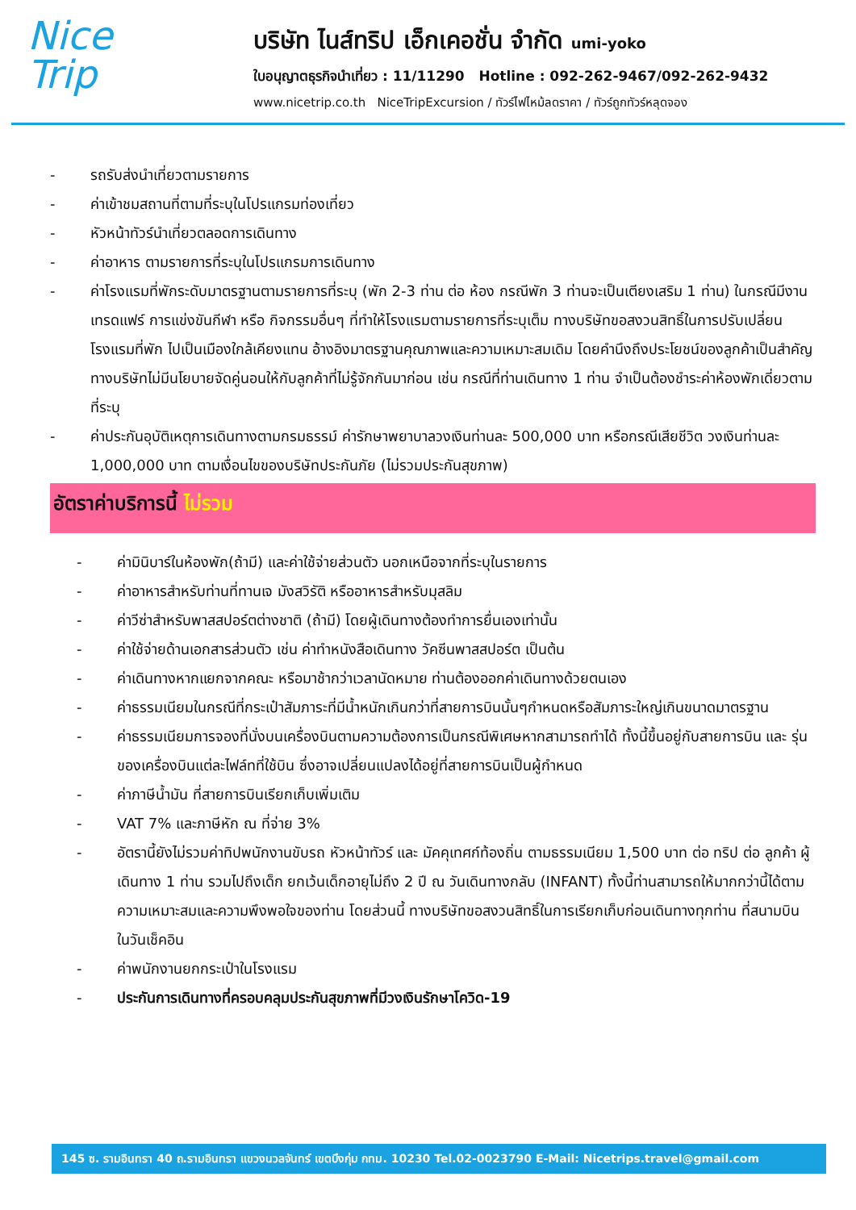Nice
Trip
บริษัท ไนส์ทริป เอ็กเคอชั่น จำกัด umi-yoko
ใบอนุญาตธุรกิจนำเที่ยว : 11/11290 Hotline : 092-262-9467/092-262-9432
www.nicetrip.co.th NiceTripExcursion / ทัวร์ไฟไหม้ลดราคา / ทัวร์ถูกทัวร์หลุดจอง
- รถรับส่งนำเที่ยวตามรายการ
- ค่าเข้าชมสถานที่ตามที่ระบุในโปรแกรมท่องเที่ยว
- หัวหน้าทัวร์นำเที่ยวตลอดการเดินทาง
- ค่าอาหาร ตามรายการที่ระบุในโปรแกรมการเดินทาง
- ค่าโรงแรมที่พักระดับมาตรฐานตามรายการที่ระบุ (พัก 2-3 ท่าน ต่อ ห้อง กรณีพัก 3 ท่านจะเป็นเตียงเสริม 1 ท่าน) ในกรณีมีงานเทรดแฟร์ การแข่งขันกีฬา หรือ กิจกรรมอื่นๆ ที่ทำให้โรงแรมตามรายการที่ระบุเต็ม ทางบริษัทขอสงวนสิทธิ์ในการปรับเปลี่ยนโรงแรมที่พัก ไปเป็นเมืองใกล้เคียงแทน อ้างอิงมาตรฐานคุณภาพและความเหมาะสมเดิม โดยคำนึงถึงประโยชน์ของลูกค้าเป็นสำคัญ ทางบริษัทไม่มีนโยบายจัดคู่นอนให้กับลูกค้าที่ไม่รู้จักกันมาก่อน เช่น กรณีที่ท่านเดินทาง 1 ท่าน จำเป็นต้องชำระค่าห้องพักเดี่ยวตามที่ระบุ
- ค่าประกันอุบัติเหตุการเดินทางตามกรมธรรม์ ค่ารักษาพยาบาลวงเงินท่านละ 500,000 บาท หรือกรณีเสียชีวิต วงเงินท่านละ 1,000,000 บาท ตามเงื่อนไขของบริษัทประกันภัย (ไม่รวมประกันสุขภาพ)
อัตราค่าบริการนี้ ไม่รวม
- ค่ามินิบาร์ในห้องพัก(ถ้ามี) และค่าใช้จ่ายส่วนตัว นอกเหนือจากที่ระบุในรายการ
- ค่าอาหารสำหรับท่านที่ทานเจ มังสวิรัติ หรืออาหารสำหรับมุสลิม
- ค่าวีซ่าสำหรับพาสสปอร์ตต่างชาติ (ถ้ามี) โดยผู้เดินทางต้องทำการยื่นเองเท่านั้น
- ค่าใช้จ่ายด้านเอกสารส่วนตัว เช่น ค่าทำหนังสือเดินทาง วัคซีนพาสสปอร์ต เป็นต้น
- ค่าเดินทางหากแยกจากคณะ หรือมาช้ากว่าเวลานัดหมาย ท่านต้องออกค่าเดินทางด้วยตนเอง
- ค่าธรรมเนียมในกรณีที่กระเป๋าสัมภาระที่มีน้ำหนักเกินกว่าที่สายการบินนั้นๆกำหนดหรือสัมภาระใหญ่เกินขนาดมาตรฐาน
- ค่าธรรมเนียมการจองที่นั่งบนเครื่องบินตามความต้องการเป็นกรณีพิเศษหากสามารถทำได้ ทั้งนี้ขึ้นอยู่กับสายการบิน และ รุ่นของเครื่องบินแต่ละไฟล์ทที่ใช้บิน ซึ่งอาจเปลี่ยนแปลงได้อยู่ที่สายการบินเป็นผู้กำหนด
- ค่าภาษีน้ำมัน ที่สายการบินเรียกเก็บเพิ่มเติม
- VAT 7% และภาษีหัก ณ ที่จ่าย 3%
- อัตรานี้ยังไม่รวมค่าทิปพนักงานขับรถ หัวหน้าทัวร์ และ มัคคุเทศก์ท้องถิ่น ตามธรรมเนียม 1,500 บาท ต่อ ทริป ต่อ ลูกค้า ผู้เดินทาง 1 ท่าน รวมไปถึงเด็ก ยกเว้นเด็กอายุไม่ถึง 2 ปี ณ วันเดินทางกลับ (INFANT) ทั้งนี้ท่านสามารถให้มากกว่านี้ได้ตามความเหมาะสมและความพึงพอใจของท่าน โดยส่วนนี้ ทางบริษัทขอสงวนสิทธิ์ในการเรียกเก็บก่อนเดินทางทุกท่าน ที่สนามบิน ในวันเช็คอิน
- ค่าพนักงานยกกระเป๋าในโรงแรม
- ประกันการเดินทางที่ครอบคลุมประกันสุขภาพที่มีวงเงินรักษาโควิด-19
145 ซ. รามอินทรา 40 ถ.รามอินทรา แขวงนวลจันทร์ เขตบึงกุ่ม กทม. 10230 Tel.02-0023790 E-Mail: Nicetrips.travel@gmail.com